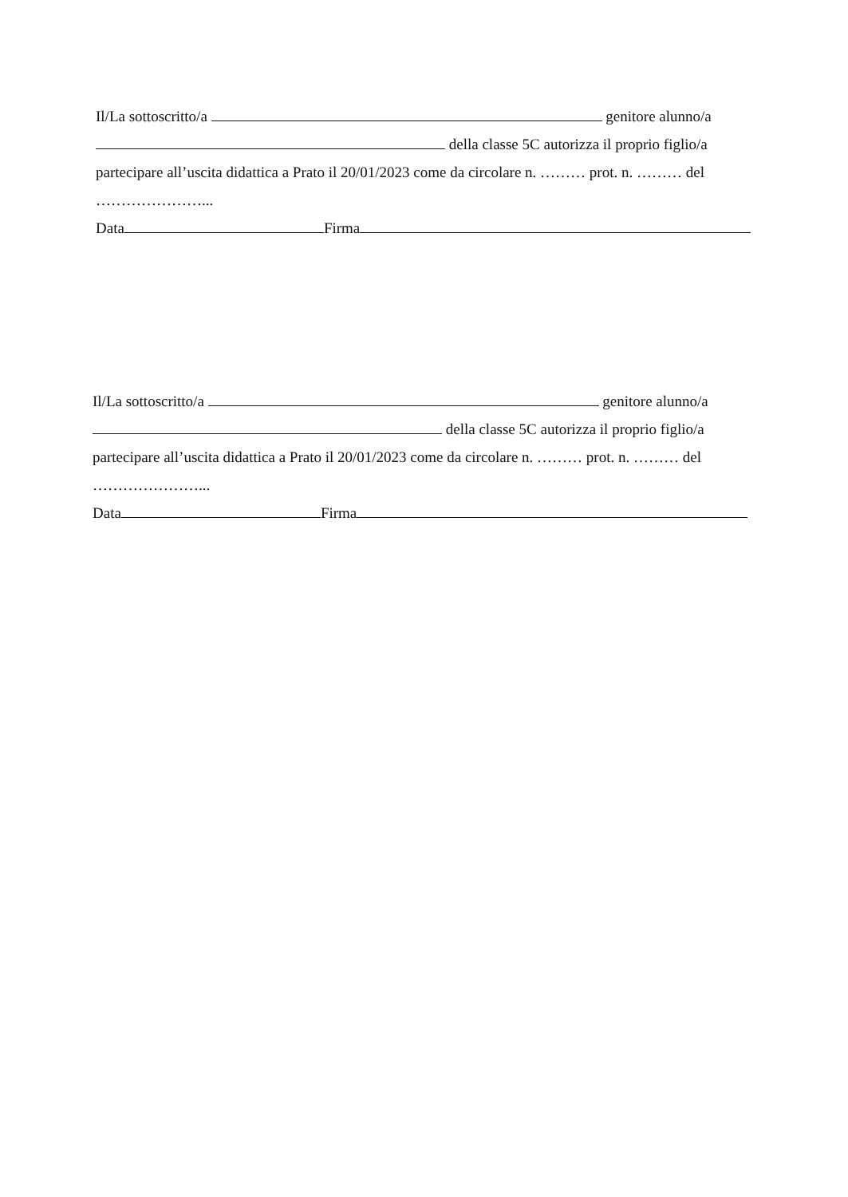Il/La sottoscritto/a genitore alunno/a
della classe 5C autorizza il proprio figlio/a
partecipare all’uscita didattica a Prato il 20/01/2023 come da circolare n. ……… prot. n. ……… del
…………………...
Data Firma
Il/La sottoscritto/a genitore alunno/a
della classe 5C autorizza il proprio figlio/a
partecipare all’uscita didattica a Prato il 20/01/2023 come da circolare n. ……… prot. n. ……… del
…………………...
Data Firma